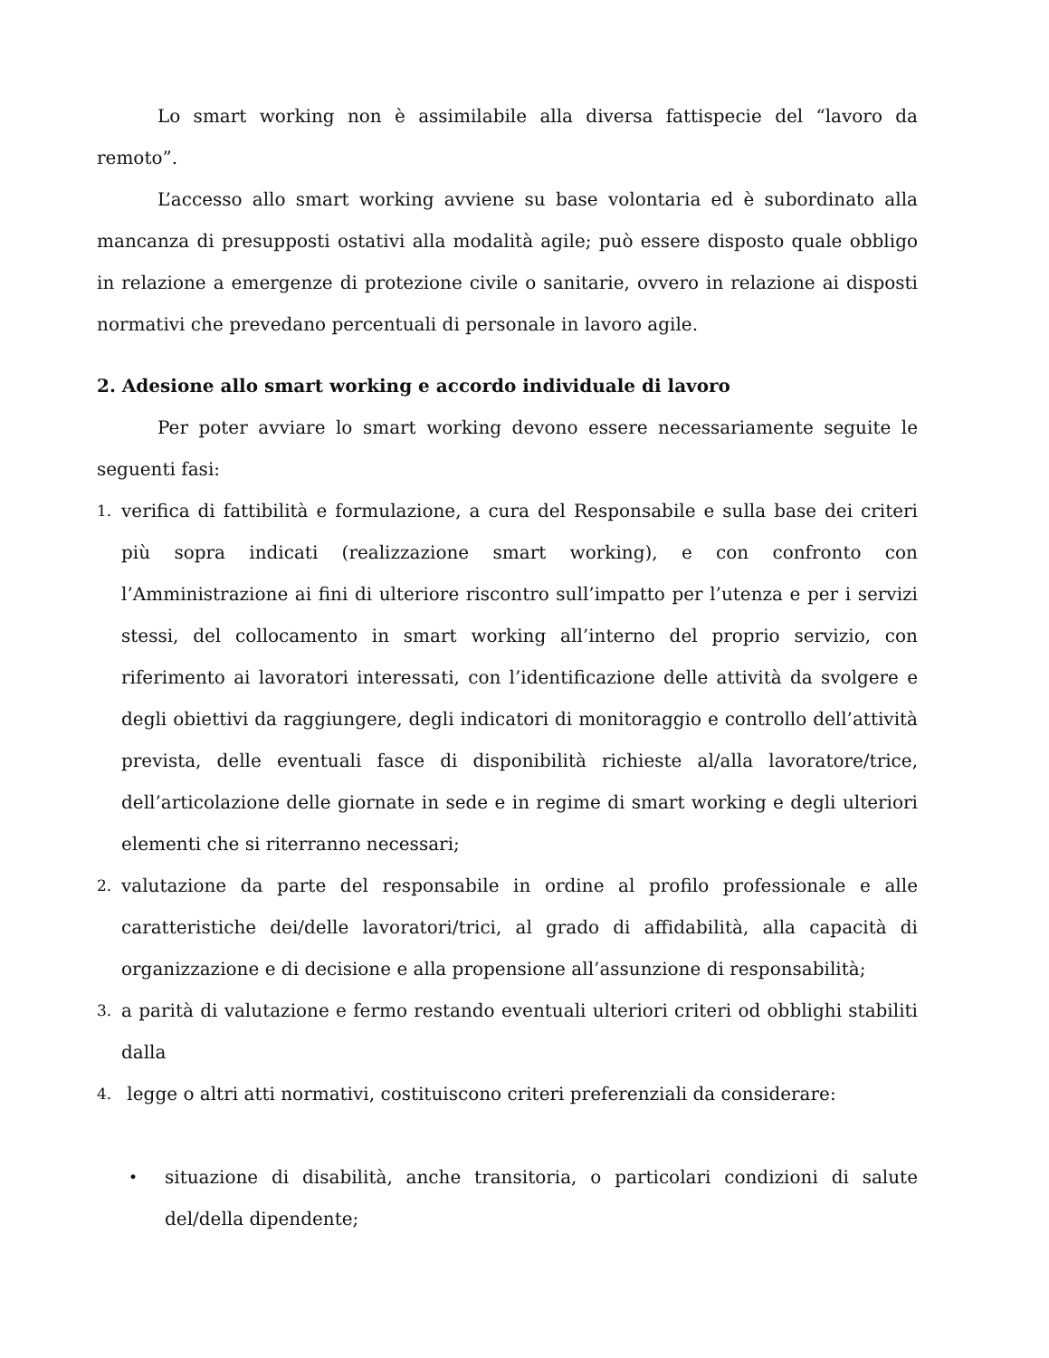Lo smart working non è assimilabile alla diversa fattispecie del “lavoro da remoto”.
L’accesso allo smart working avviene su base volontaria ed è subordinato alla mancanza di presupposti ostativi alla modalità agile; può essere disposto quale obbligo in relazione a emergenze di protezione civile o sanitarie, ovvero in relazione ai disposti normativi che prevedano percentuali di personale in lavoro agile.
2. Adesione allo smart working e accordo individuale di lavoro
Per poter avviare lo smart working devono essere necessariamente seguite le seguenti fasi:
1. verifica di fattibilità e formulazione, a cura del Responsabile e sulla base dei criteri più sopra indicati (realizzazione smart working), e con confronto con l’Amministrazione ai fini di ulteriore riscontro sull’impatto per l’utenza e per i servizi stessi, del collocamento in smart working all’interno del proprio servizio, con riferimento ai lavoratori interessati, con l’identificazione delle attività da svolgere e degli obiettivi da raggiungere, degli indicatori di monitoraggio e controllo dell’attività prevista, delle eventuali fasce di disponibilità richieste al/alla lavoratore/trice, dell’articolazione delle giornate in sede e in regime di smart working e degli ulteriori elementi che si riterranno necessari;
2. valutazione da parte del responsabile in ordine al profilo professionale e alle caratteristiche dei/delle lavoratori/trici, al grado di affidabilità, alla capacità di organizzazione e di decisione e alla propensione all’assunzione di responsabilità;
3. a parità di valutazione e fermo restando eventuali ulteriori criteri od obblighi stabiliti dalla
4. legge o altri atti normativi, costituiscono criteri preferenziali da considerare:
• situazione di disabilità, anche transitoria, o particolari condizioni di salute del/della dipendente;